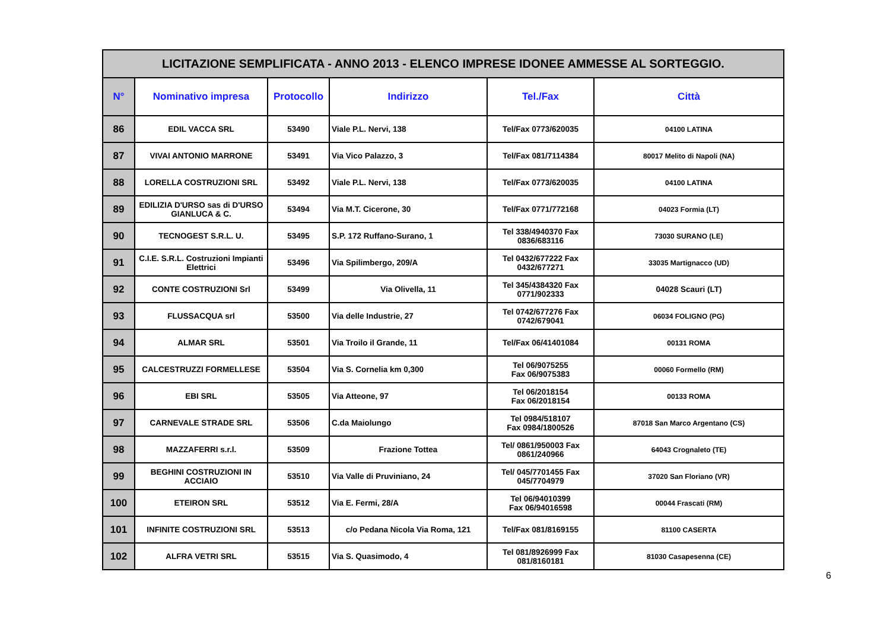| LICITAZIONE SEMPLIFICATA - ANNO 2013 - ELENCO IMPRESE IDONEE AMMESSE AL SORTEGGIO. | | | | | |
| N° | Nominativo impresa | Protocollo | Indirizzo | Tel./Fax | Città |
| 86 | EDIL VACCA SRL | 53490 | Viale P.L. Nervi, 138 | Tel/Fax 0773/620035 | 04100 LATINA |
| 87 | VIVAI ANTONIO MARRONE | 53491 | Via Vico Palazzo, 3 | Tel/Fax 081/7114384 | 80017 Melito di Napoli (NA) |
| 88 | LORELLA COSTRUZIONI SRL | 53492 | Viale P.L. Nervi, 138 | Tel/Fax 0773/620035 | 04100 LATINA |
| 89 | EDILIZIA D'URSO sas di D'URSO GIANLUCA & C. | 53494 | Via M.T. Cicerone, 30 | Tel/Fax 0771/772168 | 04023 Formia (LT) |
| 90 | TECNOGEST S.R.L. U. | 53495 | S.P. 172 Ruffano-Surano, 1 | Tel 338/4940370 Fax 0836/683116 | 73030 SURANO (LE) |
| 91 | C.I.E. S.R.L. Costruzioni Impianti Elettrici | 53496 | Via Spilimbergo, 209/A | Tel 0432/677222 Fax 0432/677271 | 33035 Martignacco (UD) |
| 92 | CONTE COSTRUZIONI Srl | 53499 | Via Olivella, 11 | Tel 345/4384320 Fax 0771/902333 | 04028 Scauri (LT) |
| 93 | FLUSSACQUA srl | 53500 | Via delle Industrie, 27 | Tel 0742/677276 Fax 0742/679041 | 06034 FOLIGNO (PG) |
| 94 | ALMAR SRL | 53501 | Via Troilo il Grande, 11 | Tel/Fax 06/41401084 | 00131 ROMA |
| 95 | CALCESTRUZZI FORMELLESE | 53504 | Via S. Cornelia km 0,300 | Tel 06/9075255 Fax 06/9075383 | 00060 Formello (RM) |
| 96 | EBI SRL | 53505 | Via Atteone, 97 | Tel 06/2018154 Fax 06/2018154 | 00133 ROMA |
| 97 | CARNEVALE STRADE SRL | 53506 | C.da Maiolungo | Tel 0984/518107 Fax 0984/1800526 | 87018 San Marco Argentano (CS) |
| 98 | MAZZAFERRI s.r.l. | 53509 | Frazione Tottea | Tel/ 0861/950003 Fax 0861/240966 | 64043 Crognaleto (TE) |
| 99 | BEGHINI COSTRUZIONI IN ACCIAIO | 53510 | Via Valle di Pruviniano, 24 | Tel/ 045/7701455 Fax 045/7704979 | 37020 San Floriano (VR) |
| 100 | ETEIRON SRL | 53512 | Via E. Fermi, 28/A | Tel 06/94010399 Fax 06/94016598 | 00044 Frascati (RM) |
| 101 | INFINITE COSTRUZIONI SRL | 53513 | c/o Pedana Nicola Via Roma, 121 | Tel/Fax 081/8169155 | 81100 CASERTA |
| 102 | ALFRA VETRI SRL | 53515 | Via S. Quasimodo, 4 | Tel 081/8926999 Fax 081/8160181 | 81030 Casapesenna (CE) |
6